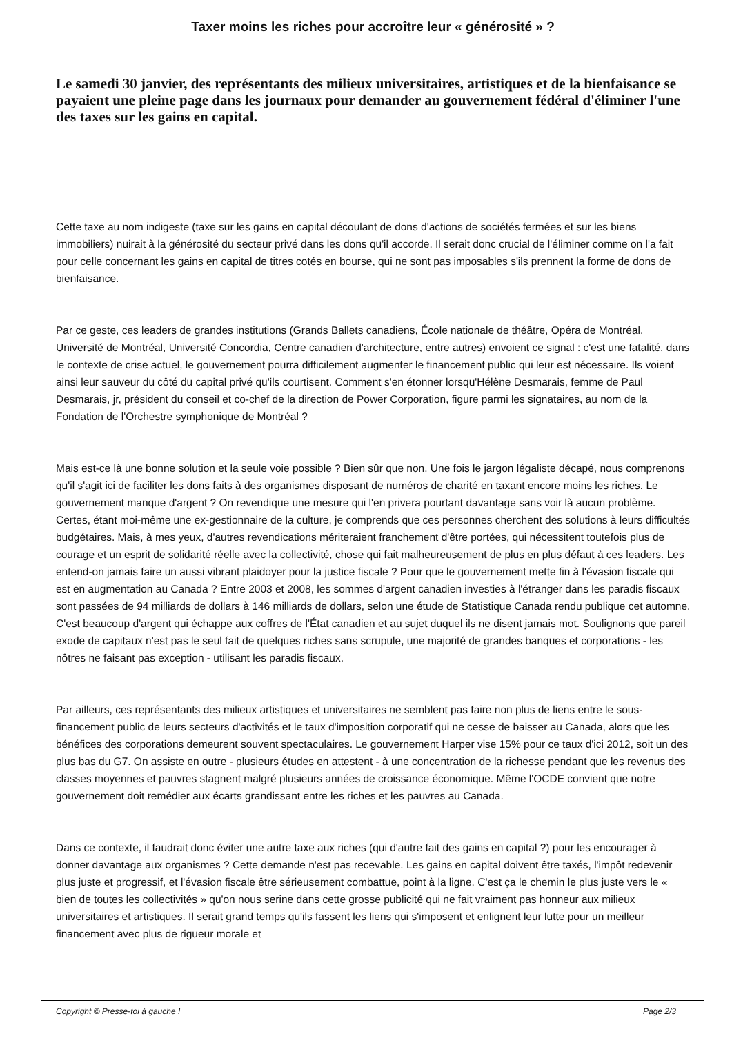Taxer moins les riches pour accroître leur « générosité » ?
Le samedi 30 janvier, des représentants des milieux universitaires, artistiques et de la bienfaisance se payaient une pleine page dans les journaux pour demander au gouvernement fédéral d'éliminer l'une des taxes sur les gains en capital.
Cette taxe au nom indigeste (taxe sur les gains en capital découlant de dons d'actions de sociétés fermées et sur les biens immobiliers) nuirait à la générosité du secteur privé dans les dons qu'il accorde. Il serait donc crucial de l'éliminer comme on l'a fait pour celle concernant les gains en capital de titres cotés en bourse, qui ne sont pas imposables s'ils prennent la forme de dons de bienfaisance.
Par ce geste, ces leaders de grandes institutions (Grands Ballets canadiens, École nationale de théâtre, Opéra de Montréal, Université de Montréal, Université Concordia, Centre canadien d'architecture, entre autres) envoient ce signal : c'est une fatalité, dans le contexte de crise actuel, le gouvernement pourra difficilement augmenter le financement public qui leur est nécessaire. Ils voient ainsi leur sauveur du côté du capital privé qu'ils courtisent. Comment s'en étonner lorsqu'Hélène Desmarais, femme de Paul Desmarais, jr, président du conseil et co-chef de la direction de Power Corporation, figure parmi les signataires, au nom de la Fondation de l'Orchestre symphonique de Montréal ?
Mais est-ce là une bonne solution et la seule voie possible ? Bien sûr que non. Une fois le jargon légaliste décapé, nous comprenons qu'il s'agit ici de faciliter les dons faits à des organismes disposant de numéros de charité en taxant encore moins les riches. Le gouvernement manque d'argent ? On revendique une mesure qui l'en privera pourtant davantage sans voir là aucun problème. Certes, étant moi-même une ex-gestionnaire de la culture, je comprends que ces personnes cherchent des solutions à leurs difficultés budgétaires. Mais, à mes yeux, d'autres revendications mériteraient franchement d'être portées, qui nécessitent toutefois plus de courage et un esprit de solidarité réelle avec la collectivité, chose qui fait malheureusement de plus en plus défaut à ces leaders. Les entend-on jamais faire un aussi vibrant plaidoyer pour la justice fiscale ? Pour que le gouvernement mette fin à l'évasion fiscale qui est en augmentation au Canada ? Entre 2003 et 2008, les sommes d'argent canadien investies à l'étranger dans les paradis fiscaux sont passées de 94 milliards de dollars à 146 milliards de dollars, selon une étude de Statistique Canada rendu publique cet automne. C'est beaucoup d'argent qui échappe aux coffres de l'État canadien et au sujet duquel ils ne disent jamais mot. Soulignons que pareil exode de capitaux n'est pas le seul fait de quelques riches sans scrupule, une majorité de grandes banques et corporations - les nôtres ne faisant pas exception - utilisant les paradis fiscaux.
Par ailleurs, ces représentants des milieux artistiques et universitaires ne semblent pas faire non plus de liens entre le sous-financement public de leurs secteurs d'activités et le taux d'imposition corporatif qui ne cesse de baisser au Canada, alors que les bénéfices des corporations demeurent souvent spectaculaires. Le gouvernement Harper vise 15% pour ce taux d'ici 2012, soit un des plus bas du G7. On assiste en outre - plusieurs études en attestent - à une concentration de la richesse pendant que les revenus des classes moyennes et pauvres stagnent malgré plusieurs années de croissance économique. Même l'OCDE convient que notre gouvernement doit remédier aux écarts grandissant entre les riches et les pauvres au Canada.
Dans ce contexte, il faudrait donc éviter une autre taxe aux riches (qui d'autre fait des gains en capital ?) pour les encourager à donner davantage aux organismes ? Cette demande n'est pas recevable. Les gains en capital doivent être taxés, l'impôt redevenir plus juste et progressif, et l'évasion fiscale être sérieusement combattue, point à la ligne. C'est ça le chemin le plus juste vers le « bien de toutes les collectivités » qu'on nous serine dans cette grosse publicité qui ne fait vraiment pas honneur aux milieux universitaires et artistiques. Il serait grand temps qu'ils fassent les liens qui s'imposent et enlignent leur lutte pour un meilleur financement avec plus de rigueur morale et
Copyright © Presse-toi à gauche ! Page 2/3